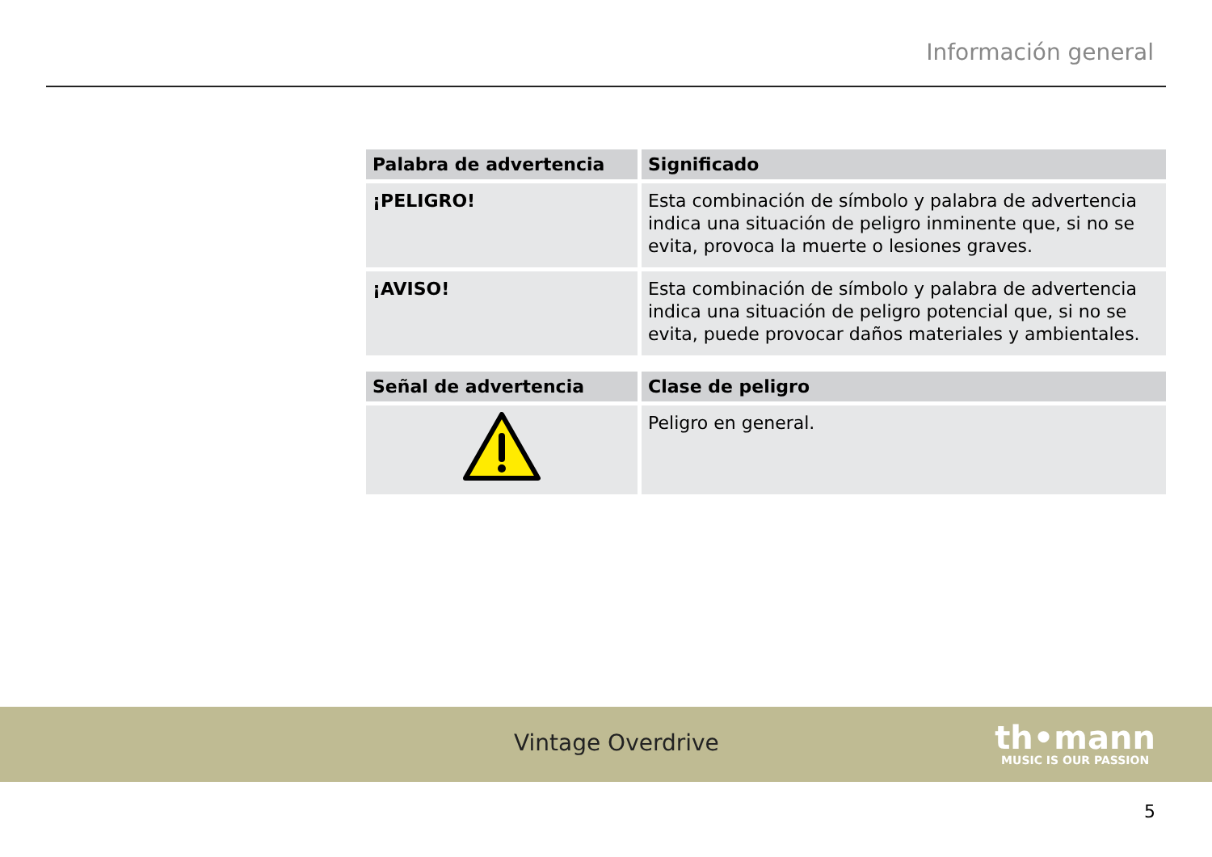Información general
| Palabra de advertencia | Significado |
| --- | --- |
| ¡PELIGRO! | Esta combinación de símbolo y palabra de advertencia indica una situación de peligro inminente que, si no se evita, provoca la muerte o lesiones graves. |
| ¡AVISO! | Esta combinación de símbolo y palabra de advertencia indica una situación de peligro potencial que, si no se evita, puede provocar daños materiales y ambientales. |
| Señal de advertencia | Clase de peligro |
| --- | --- |
| | Peligro en general. |
Vintage Overdrive
th•mann
MUSIC IS OUR PASSION
5